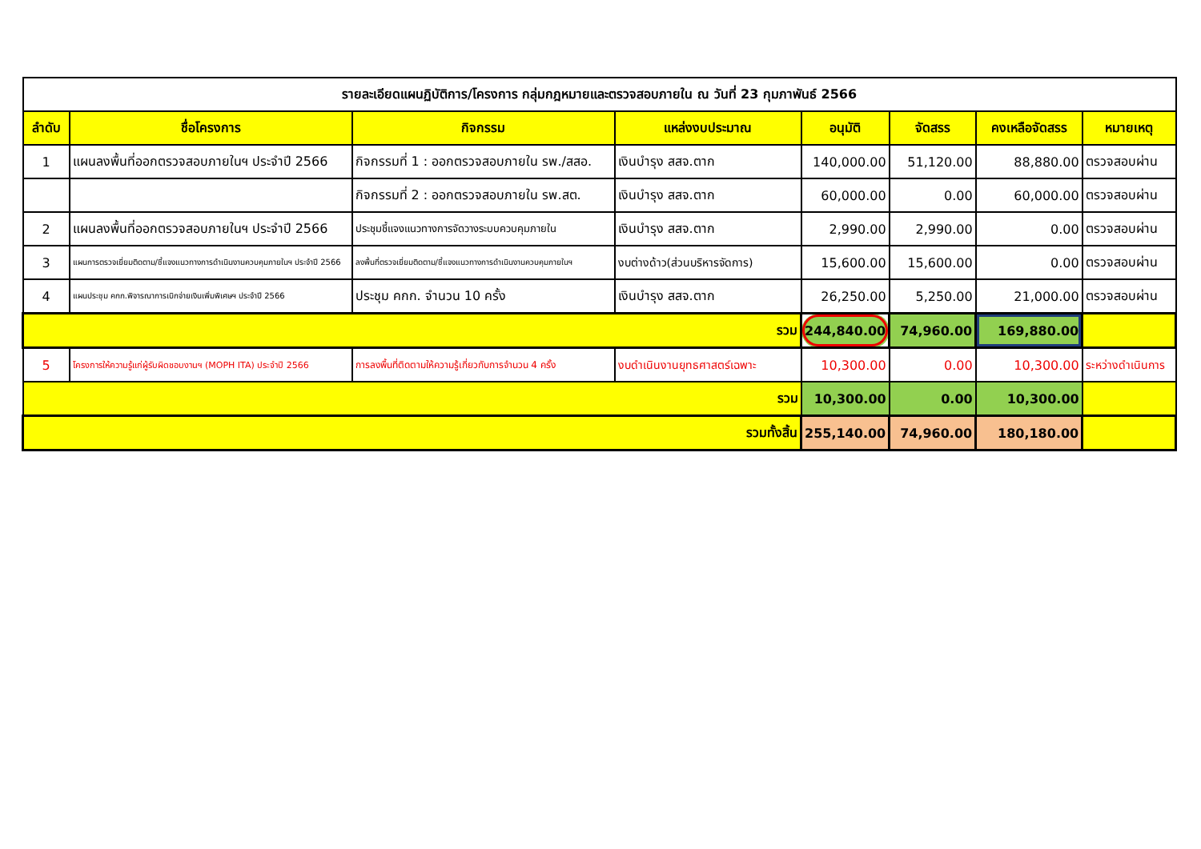| รายละเอียดแผนฏิบัติการ/โครงการ กลุ่มกฎหมายและตรวจสอบภายใน ณ วันที่ 23 กุมภาพันธ์ 2566 | | | | | | | |
| ลำดับ | ชื่อโครงการ | กิจกรรม | แหล่งงบประมาณ | อนุมัติ | จัดสรร | คงเหลือจัดสรร | หมายเหตุ |
| 1 | แผนลงพื้นที่ออกตรวจสอบภายในฯ ประจำปี 2566 | กิจกรรมที่ 1 : ออกตรวจสอบภายใน รพ./สสอ. | เงินบำรุง สสจ.ตาก | 140,000.00 | 51,120.00 | 88,880.00 | ตรวจสอบผ่าน |
| | | กิจกรรมที่ 2 : ออกตรวจสอบภายใน รพ.สต. | เงินบำรุง สสจ.ตาก | 60,000.00 | 0.00 | 60,000.00 | ตรวจสอบผ่าน |
| 2 | แผนลงพื้นที่ออกตรวจสอบภายในฯ ประจำปี 2566 | ประชุมชี้แจงแนวทางการจัดวางระบบควบคุมภายใน | เงินบำรุง สสจ.ตาก | 2,990.00 | 2,990.00 | 0.00 | ตรวจสอบผ่าน |
| 3 | แผนการตรวจเยี่ยมติดตาม/ชี้แจงแนวทางการดำเนินงานควบคุมภายในฯ ประจำปี 2566 | ลงพื้นที่ตรวจเยี่ยมติดตาม/ชี้แจงแนวทางการดำเนินงานควบคุมภายในฯ | งบต่างด้าว(ส่วนบริหารจัดการ) | 15,600.00 | 15,600.00 | 0.00 | ตรวจสอบผ่าน |
| 4 | แผนประชุม คกก.พิจารณาการเบิกจ่ายเงินเพิ่มพิเศษฯ ประจำปี 2566 | ประชุม คกก. จำนวน 10 ครั้ง | เงินบำรุง สสจ.ตาก | 26,250.00 | 5,250.00 | 21,000.00 | ตรวจสอบผ่าน |
| รวม | | | | 244,840.00 | 74,960.00 | 169,880.00 | |
| 5 | โครงการให้ความรู้แก่ผู้รับผิดชอบงานฯ (MOPH ITA) ประจำปี 2566 | การลงพื้นที่ติดตามให้ความรู้เกี่ยวกับการจำนวน 4 ครั้ง | งบดำเนินงานยุทธศาสตร์เฉพาะ | 10,300.00 | 0.00 | 10,300.00 | ระหว่างดำเนินการ |
| รวม | | | | 10,300.00 | 0.00 | 10,300.00 | |
| รวมทั้งสิ้น | | | | 255,140.00 | 74,960.00 | 180,180.00 | |